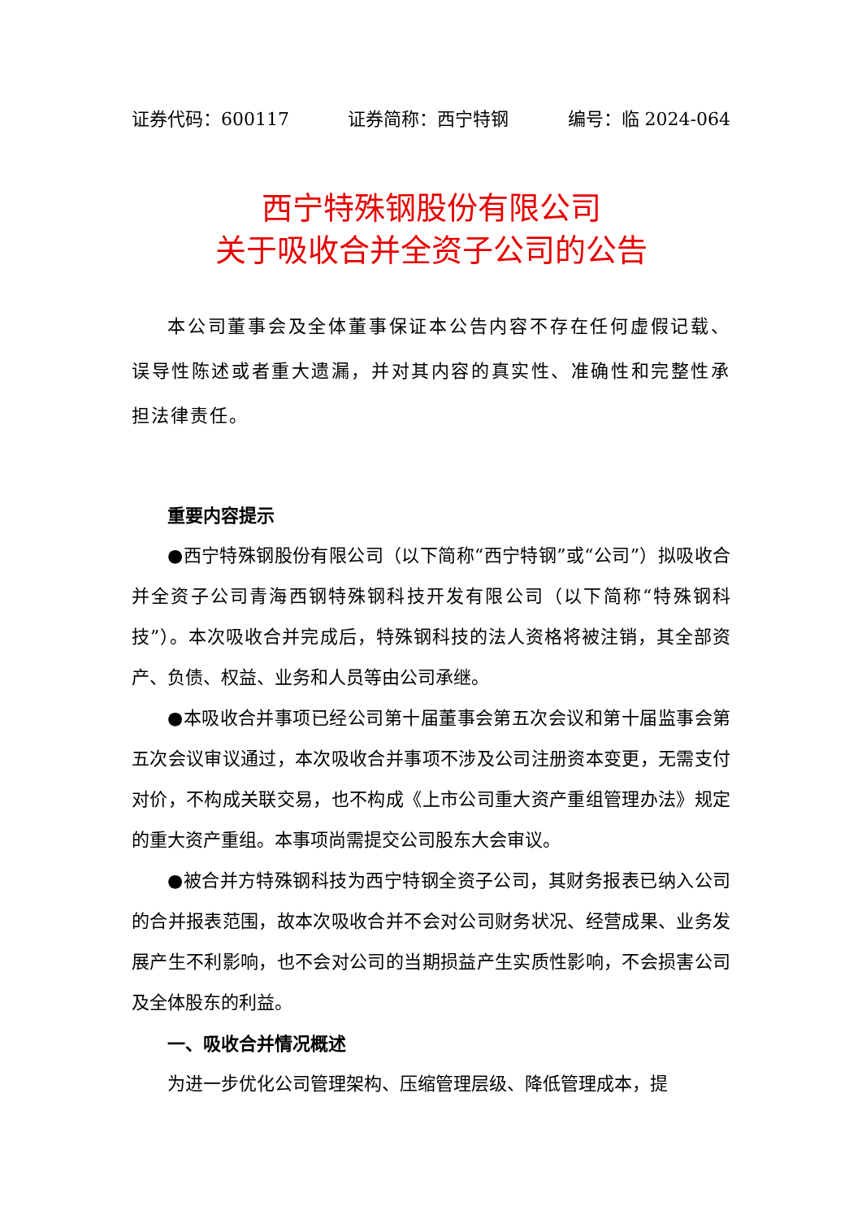证券代码：600117 证券简称：西宁特钢 编号：临 2024-064
西宁特殊钢股份有限公司
关于吸收合并全资子公司的公告
本公司董事会及全体董事保证本公告内容不存在任何虚假记载、误导性陈述或者重大遗漏，并对其内容的真实性、准确性和完整性承担法律责任。
重要内容提示
●西宁特殊钢股份有限公司（以下简称“西宁特钢”或“公司”）拟吸收合并全资子公司青海西钢特殊钢科技开发有限公司（以下简称“特殊钢科技”）。本次吸收合并完成后，特殊钢科技的法人资格将被注销，其全部资产、负债、权益、业务和人员等由公司承继。
●本吸收合并事项已经公司第十届董事会第五次会议和第十届监事会第五次会议审议通过，本次吸收合并事项不涉及公司注册资本变更，无需支付对价，不构成关联交易，也不构成《上市公司重大资产重组管理办法》规定的重大资产重组。本事项尚需提交公司股东大会审议。
●被合并方特殊钢科技为西宁特钢全资子公司，其财务报表已纳入公司的合并报表范围，故本次吸收合并不会对公司财务状况、经营成果、业务发展产生不利影响，也不会对公司的当期损益产生实质性影响，不会损害公司及全体股东的利益。
一、吸收合并情况概述
为进一步优化公司管理架构、压缩管理层级、降低管理成本，提